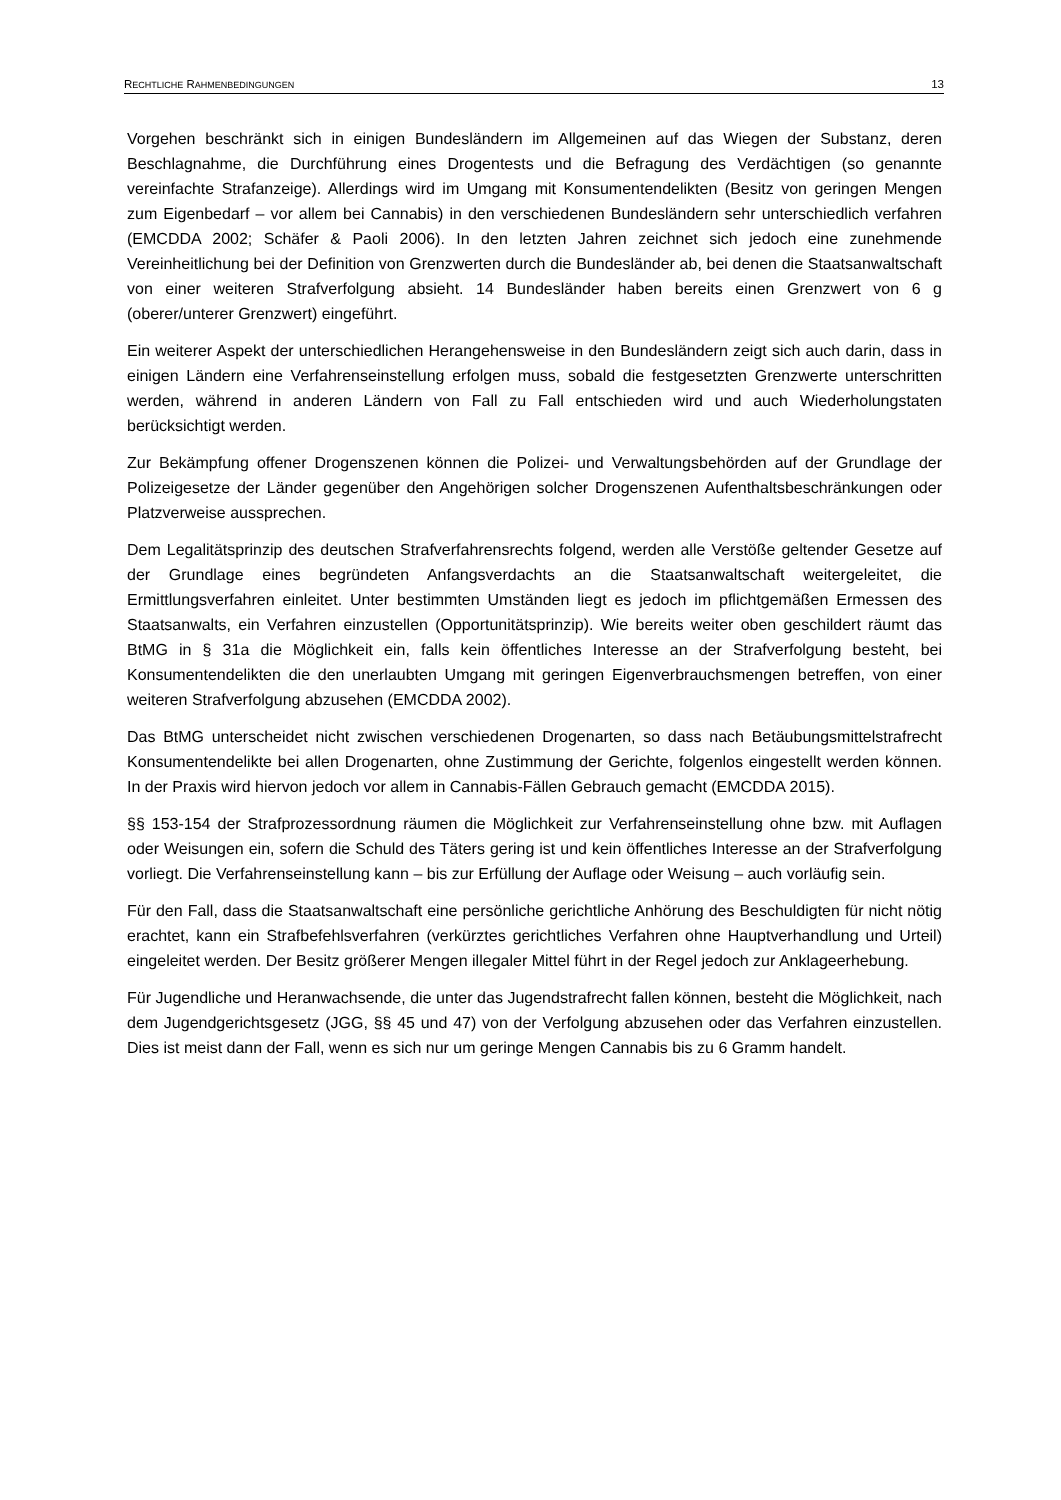RECHTLICHE RAHMENBEDINGUNGEN 13
Vorgehen beschränkt sich in einigen Bundesländern im Allgemeinen auf das Wiegen der Substanz, deren Beschlagnahme, die Durchführung eines Drogentests und die Befragung des Verdächtigen (so genannte vereinfachte Strafanzeige). Allerdings wird im Umgang mit Konsumentendelikten (Besitz von geringen Mengen zum Eigenbedarf – vor allem bei Cannabis) in den verschiedenen Bundesländern sehr unterschiedlich verfahren (EMCDDA 2002; Schäfer & Paoli 2006). In den letzten Jahren zeichnet sich jedoch eine zunehmende Vereinheitlichung bei der Definition von Grenzwerten durch die Bundesländer ab, bei denen die Staatsanwaltschaft von einer weiteren Strafverfolgung absieht. 14 Bundesländer haben bereits einen Grenzwert von 6 g (oberer/unterer Grenzwert) eingeführt.
Ein weiterer Aspekt der unterschiedlichen Herangehensweise in den Bundesländern zeigt sich auch darin, dass in einigen Ländern eine Verfahrenseinstellung erfolgen muss, sobald die festgesetzten Grenzwerte unterschritten werden, während in anderen Ländern von Fall zu Fall entschieden wird und auch Wiederholungstaten berücksichtigt werden.
Zur Bekämpfung offener Drogenszenen können die Polizei- und Verwaltungsbehörden auf der Grundlage der Polizeigesetze der Länder gegenüber den Angehörigen solcher Drogenszenen Aufenthaltsbeschränkungen oder Platzverweise aussprechen.
Dem Legalitätsprinzip des deutschen Strafverfahrensrechts folgend, werden alle Verstöße geltender Gesetze auf der Grundlage eines begründeten Anfangsverdachts an die Staatsanwaltschaft weitergeleitet, die Ermittlungsverfahren einleitet. Unter bestimmten Umständen liegt es jedoch im pflichtgemäßen Ermessen des Staatsanwalts, ein Verfahren einzustellen (Opportunitätsprinzip). Wie bereits weiter oben geschildert räumt das BtMG in § 31a die Möglichkeit ein, falls kein öffentliches Interesse an der Strafverfolgung besteht, bei Konsumentendelikten die den unerlaubten Umgang mit geringen Eigenverbrauchsmengen betreffen, von einer weiteren Strafverfolgung abzusehen (EMCDDA 2002).
Das BtMG unterscheidet nicht zwischen verschiedenen Drogenarten, so dass nach Betäubungsmittelstrafrecht Konsumentendelikte bei allen Drogenarten, ohne Zustimmung der Gerichte, folgenlos eingestellt werden können. In der Praxis wird hiervon jedoch vor allem in Cannabis-Fällen Gebrauch gemacht (EMCDDA 2015).
§§ 153-154 der Strafprozessordnung räumen die Möglichkeit zur Verfahrenseinstellung ohne bzw. mit Auflagen oder Weisungen ein, sofern die Schuld des Täters gering ist und kein öffentliches Interesse an der Strafverfolgung vorliegt. Die Verfahrenseinstellung kann – bis zur Erfüllung der Auflage oder Weisung – auch vorläufig sein.
Für den Fall, dass die Staatsanwaltschaft eine persönliche gerichtliche Anhörung des Beschuldigten für nicht nötig erachtet, kann ein Strafbefehlsverfahren (verkürztes gerichtliches Verfahren ohne Hauptverhandlung und Urteil) eingeleitet werden. Der Besitz größerer Mengen illegaler Mittel führt in der Regel jedoch zur Anklageerhebung.
Für Jugendliche und Heranwachsende, die unter das Jugendstrafrecht fallen können, besteht die Möglichkeit, nach dem Jugendgerichtsgesetz (JGG, §§ 45 und 47) von der Verfolgung abzusehen oder das Verfahren einzustellen. Dies ist meist dann der Fall, wenn es sich nur um geringe Mengen Cannabis bis zu 6 Gramm handelt.